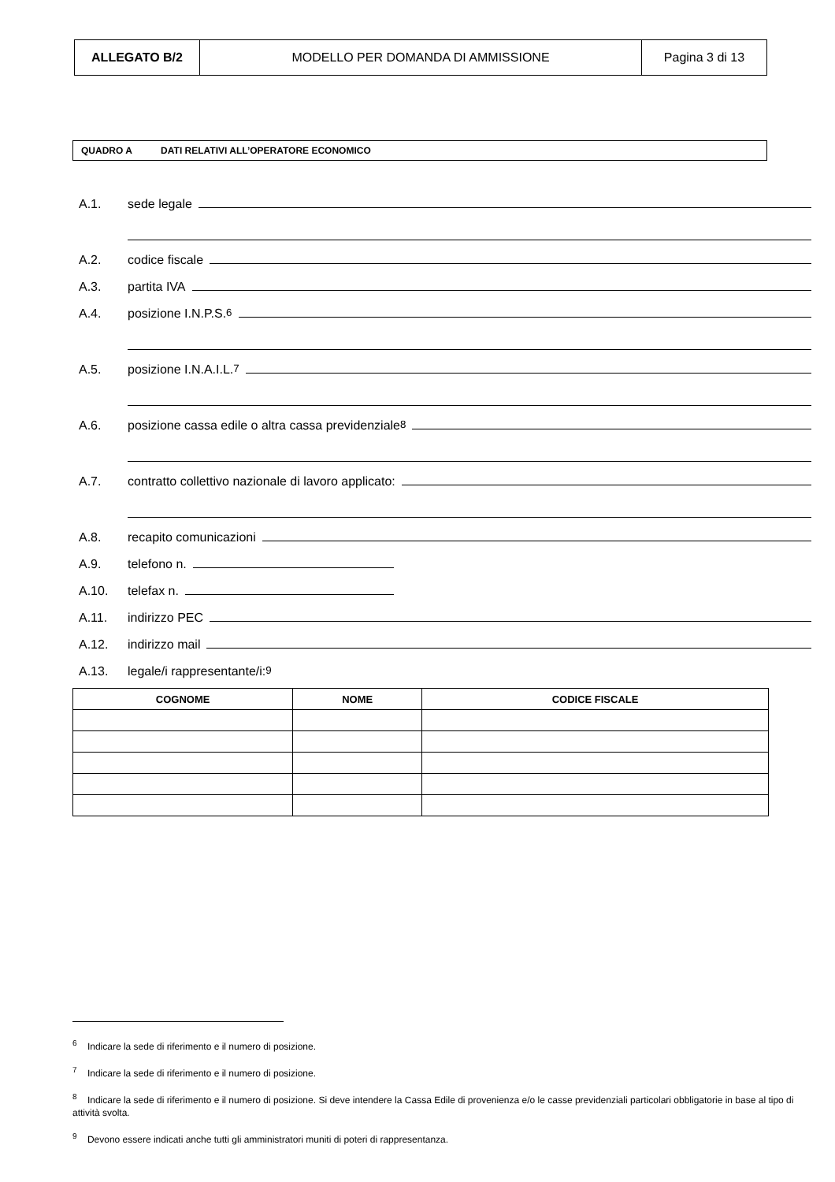| ALLEGATO B/2 | MODELLO PER DOMANDA DI AMMISSIONE | Pagina 3 di 13 |
QUADRO A DATI RELATIVI ALL’OPERATORE ECONOMICO
A.1. sede legale
A.2. codice fiscale
A.3. partita IVA
A.4. posizione I.N.P.S.<sup>6</sup>
A.5. posizione I.N.A.I.L. <sup>7</sup>
A.6. posizione cassa edile o altra cassa previdenziale <sup>8</sup>
A.7. contratto collettivo nazionale di lavoro applicato:
A.8. recapito comunicazioni
A.9. telefono n.
A.10. telefax n.
A.11. indirizzo PEC
A.12. indirizzo mail
A.13. legale/i rappresentante/i:<sup>9</sup>
| COGNOME | NOME | CODICE FISCALE |
| --- | --- | --- |
<sup>6</sup> Indicare la sede di riferimento e il numero di posizione.
<sup>7</sup> Indicare la sede di riferimento e il numero di posizione.
<sup>8</sup> Indicare la sede di riferimento e il numero di posizione. Si deve intendere la Cassa Edile di provenienza e/o le casse previdenziali particolari obbligatorie in base al tipo di attività svolta.
<sup>9</sup> Devono essere indicati anche tutti gli amministratori muniti di poteri di rappresentanza.